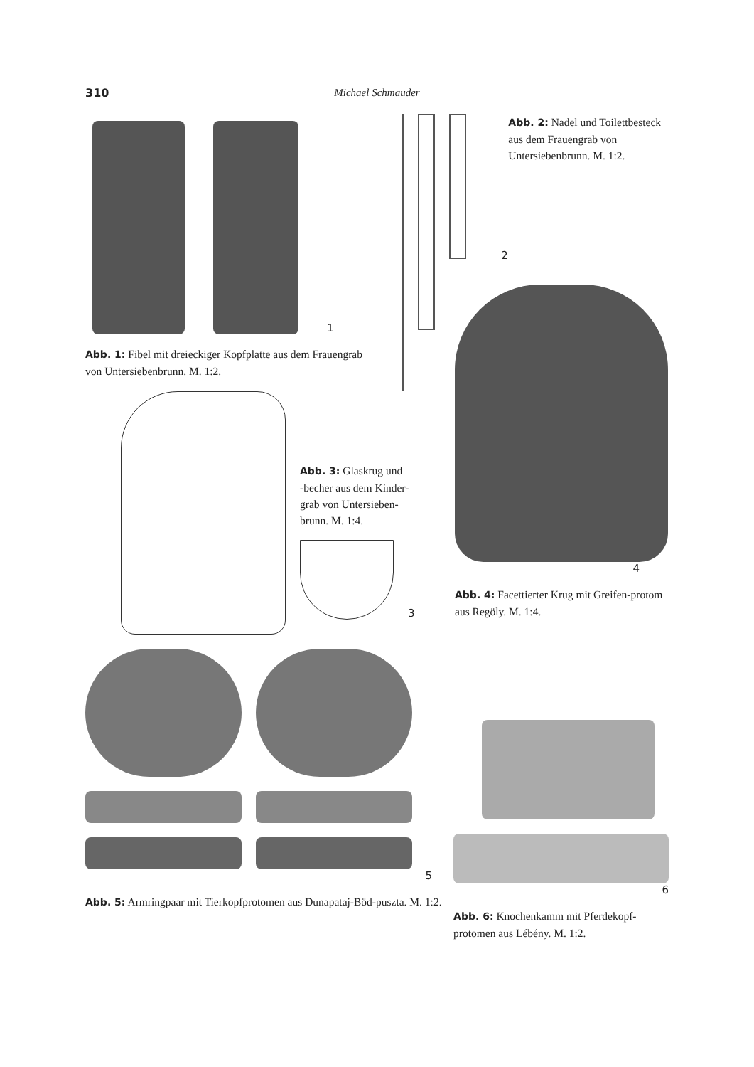310 Michael Schmauder
1
Abb. 1: Fibel mit dreieckiger Kopfplatte aus dem Frauengrab von Untersiebenbrunn. M. 1:2.
Abb. 2: Nadel und Toilettbesteck aus dem Frauengrab von Untersiebenbrunn. M. 1:2.
2
Abb. 3: Glaskrug und
-becher aus dem Kinder-
grab von Untersieben-
brunn. M. 1:4.
3
4
Abb. 4: Facettierter Krug mit Greifen-protom aus Regöly. M. 1:4.
5
Abb. 5: Armringpaar mit Tierkopfprotomen aus Dunapataj-Böd-puszta. M. 1:2.
6
Abb. 6: Knochenkamm mit Pferdekopf-protomen aus Lébény. M. 1:2.